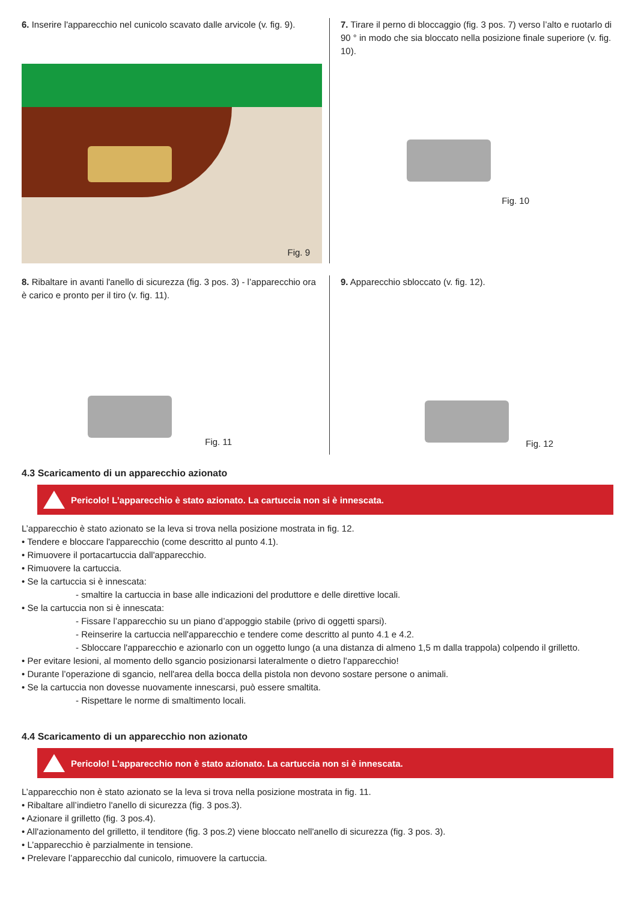6. Inserire l'apparecchio nel cunicolo scavato dalle arvicole (v. fig. 9).
Fig. 9
7. Tirare il perno di bloccaggio (fig. 3 pos. 7) verso l’alto e ruotarlo di 90 ° in modo che sia bloccato nella posizione finale superiore (v. fig. 10).
Fig. 10
8. Ribaltare in avanti l'anello di sicurezza (fig. 3 pos. 3) - l’apparecchio ora è carico e pronto per il tiro (v. fig. 11).
Fig. 11
9. Apparecchio sbloccato (v. fig. 12).
Fig. 12
4.3 Scaricamento di un apparecchio azionato
Pericolo! L’apparecchio è stato azionato. La cartuccia non si è innescata.
L’apparecchio è stato azionato se la leva si trova nella posizione mostrata in fig. 12.
• Tendere e bloccare l'apparecchio (come descritto al punto 4.1).
• Rimuovere il portacartuccia dall'apparecchio.
• Rimuovere la cartuccia.
• Se la cartuccia si è innescata:
- smaltire la cartuccia in base alle indicazioni del produttore e delle direttive locali.
• Se la cartuccia non si è innescata:
- Fissare l’apparecchio su un piano d’appoggio stabile (privo di oggetti sparsi).
- Reinserire la cartuccia nell'apparecchio e tendere come descritto al punto 4.1 e 4.2.
- Sbloccare l'apparecchio e azionarlo con un oggetto lungo (a una distanza di almeno 1,5 m dalla trappola) colpendo il grilletto.
• Per evitare lesioni, al momento dello sgancio posizionarsi lateralmente o dietro l'apparecchio!
• Durante l’operazione di sgancio, nell'area della bocca della pistola non devono sostare persone o animali.
• Se la cartuccia non dovesse nuovamente innescarsi, può essere smaltita.
- Rispettare le norme di smaltimento locali.
4.4 Scaricamento di un apparecchio non azionato
Pericolo! L’apparecchio non è stato azionato. La cartuccia non si è innescata.
L’apparecchio non è stato azionato se la leva si trova nella posizione mostrata in fig. 11.
• Ribaltare all’indietro l'anello di sicurezza (fig. 3 pos.3).
• Azionare il grilletto (fig. 3 pos.4).
• All'azionamento del grilletto, il tenditore (fig. 3 pos.2) viene bloccato nell'anello di sicurezza (fig. 3 pos. 3).
• L’apparecchio è parzialmente in tensione.
• Prelevare l’apparecchio dal cunicolo, rimuovere la cartuccia.